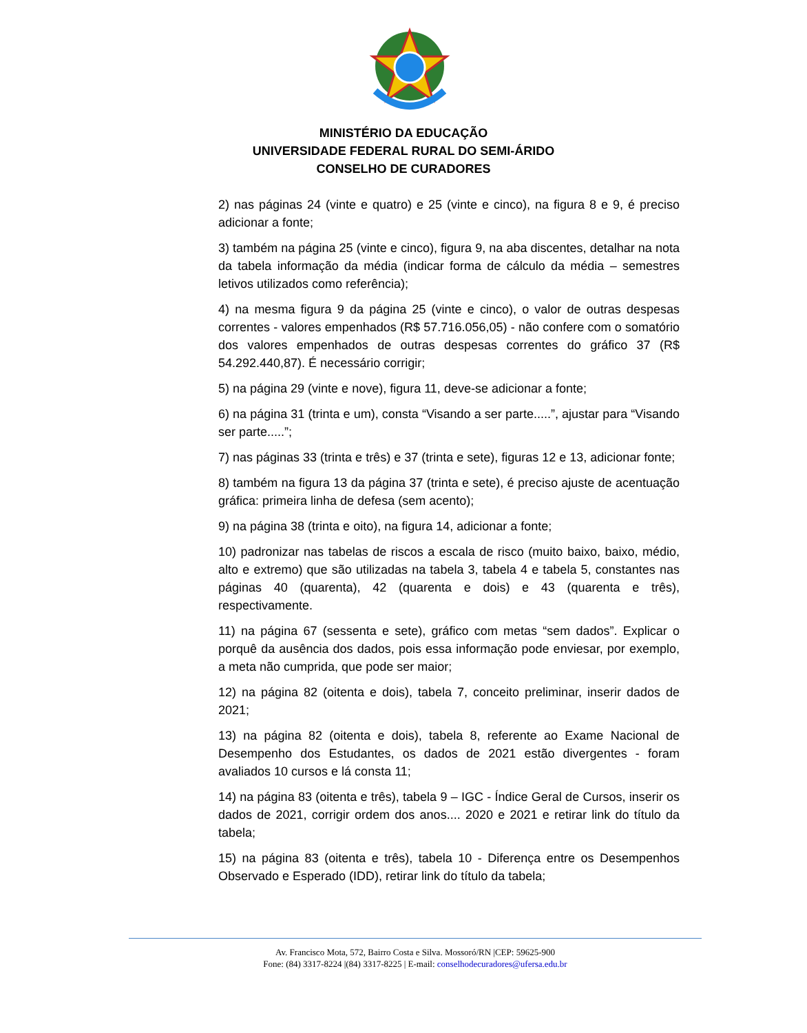MINISTÉRIO DA EDUCAÇÃO
UNIVERSIDADE FEDERAL RURAL DO SEMI-ÁRIDO
CONSELHO DE CURADORES
2) nas páginas 24 (vinte e quatro) e 25 (vinte e cinco), na figura 8 e 9, é preciso adicionar a fonte;
3) também na página 25 (vinte e cinco), figura 9, na aba discentes, detalhar na nota da tabela informação da média (indicar forma de cálculo da média – semestres letivos utilizados como referência);
4) na mesma figura 9 da página 25 (vinte e cinco), o valor de outras despesas correntes - valores empenhados (R$ 57.716.056,05) - não confere com o somatório dos valores empenhados de outras despesas correntes do gráfico 37 (R$ 54.292.440,87). É necessário corrigir;
5) na página 29 (vinte e nove), figura 11, deve-se adicionar a fonte;
6) na página 31 (trinta e um), consta “Visando a ser parte.....”, ajustar para “Visando ser parte.....”;
7) nas páginas 33 (trinta e três) e 37 (trinta e sete), figuras 12 e 13, adicionar fonte;
8) também na figura 13 da página 37 (trinta e sete), é preciso ajuste de acentuação gráfica: primeira linha de defesa (sem acento);
9) na página 38 (trinta e oito), na figura 14, adicionar a fonte;
10) padronizar nas tabelas de riscos a escala de risco (muito baixo, baixo, médio, alto e extremo) que são utilizadas na tabela 3, tabela 4 e tabela 5, constantes nas páginas 40 (quarenta), 42 (quarenta e dois) e 43 (quarenta e três), respectivamente.
11) na página 67 (sessenta e sete), gráfico com metas “sem dados”. Explicar o porquê da ausência dos dados, pois essa informação pode enviesar, por exemplo, a meta não cumprida, que pode ser maior;
12) na página 82 (oitenta e dois), tabela 7, conceito preliminar, inserir dados de 2021;
13) na página 82 (oitenta e dois), tabela 8, referente ao Exame Nacional de Desempenho dos Estudantes, os dados de 2021 estão divergentes - foram avaliados 10 cursos e lá consta 11;
14) na página 83 (oitenta e três), tabela 9 – IGC - Índice Geral de Cursos, inserir os dados de 2021, corrigir ordem dos anos.... 2020 e 2021 e retirar link do título da tabela;
15) na página 83 (oitenta e três), tabela 10 - Diferença entre os Desempenhos Observado e Esperado (IDD), retirar link do título da tabela;
Av. Francisco Mota, 572, Bairro Costa e Silva. Mossoró/RN |CEP: 59625-900
Fone: (84) 3317-8224 |(84) 3317-8225 | E-mail: conselhodecuradores@ufersa.edu.br